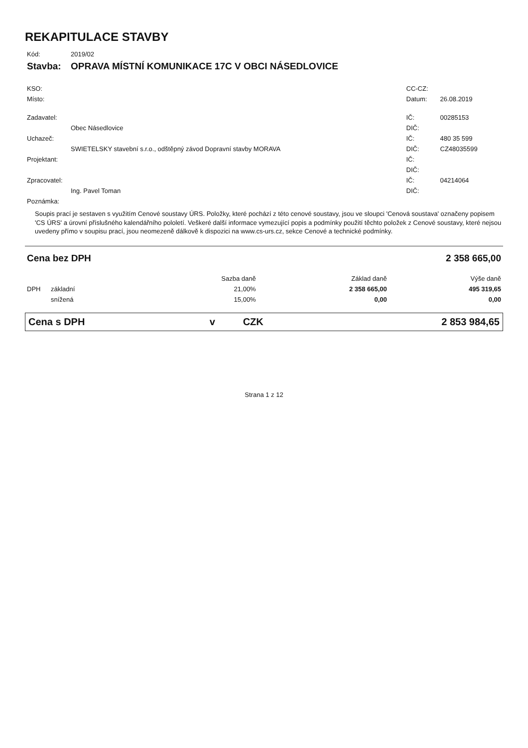REKAPITULACE STAVBY
| Kód: | 2019/02 | | |
| Stavba: | OPRAVA MÍSTNÍ KOMUNIKACE 17C V OBCI NÁSEDLOVICE | | |
| KSO: | | CC-CZ: | |
| Místo: | | Datum: | 26.08.2019 |
| Zadavatel: | | IČ: | 00285153 |
| | Obec Násedlovice | DIČ: | |
| Uchazeč: | | IČ: | 480 35 599 |
| | SWIETELSKY stavební s.r.o., odštěpný závod Dopravní stavby MORAVA | DIČ: | CZ48035599 |
| Projektant: | | IČ: | |
| | | DIČ: | |
| Zpracovatel: | | IČ: | 04214064 |
| | Ing. Pavel Toman | DIČ: | |
| Poznámka: | | | |
Soupis prací je sestaven s využitím Cenové soustavy ÚRS. Položky, které pochází z této cenové soustavy, jsou ve sloupci 'Cenová soustava' označeny popisem 'CS ÚRS' a úrovní příslušného kalendářního pololetí. Veškeré další informace vymezující popis a podmínky použití těchto položek z Cenové soustavy, které nejsou uvedeny přímo v soupisu prací, jsou neomezeně dálkově k dispozici na www.cs-urs.cz, sekce Cenové a technické podmínky.
| Cena bez DPH | | | 2 358 665,00 | |
| | | Sazba daně | Základ daně | Výše daně |
| DPH | základní | 21,00% | 2 358 665,00 | 495 319,65 |
| | snížená | 15,00% | 0,00 | 0,00 |
| Cena s DPH | v | CZK | 2 853 984,65 |
Strana 1 z 12